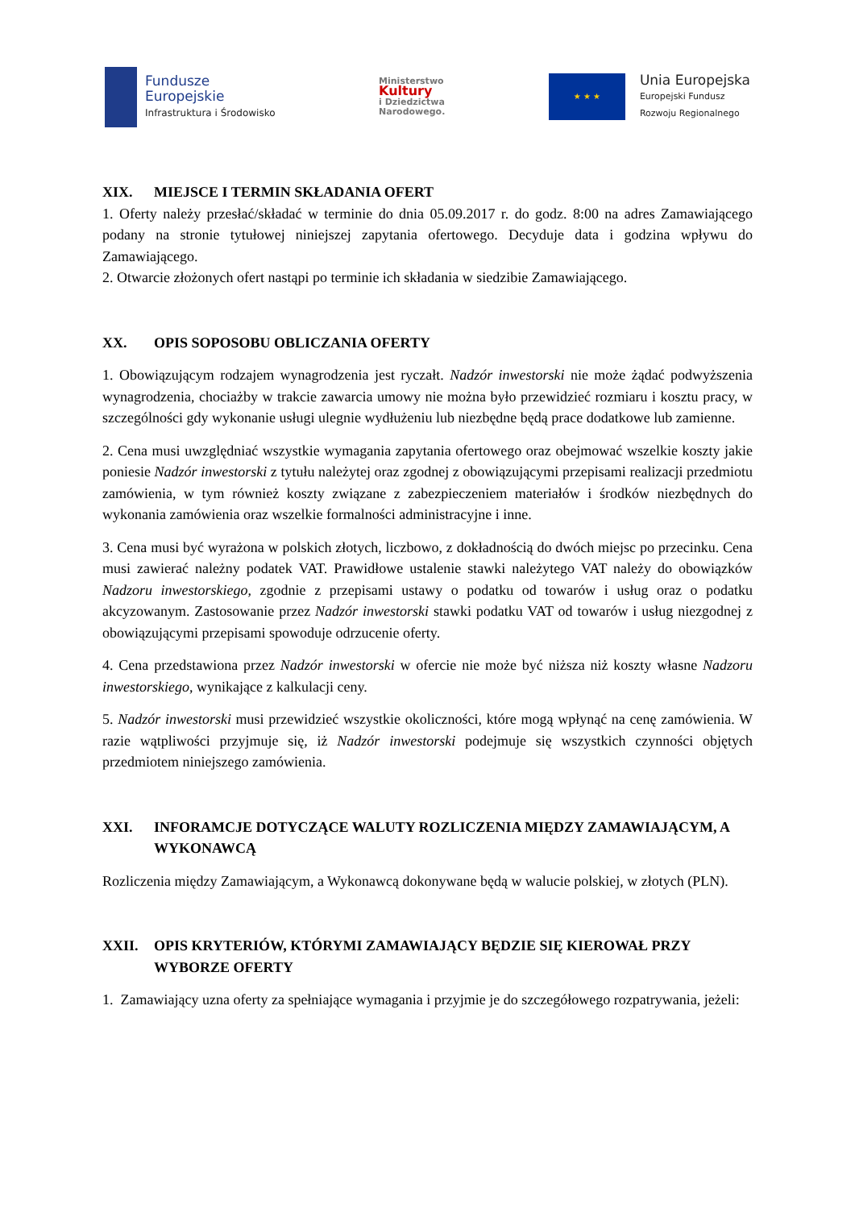Fundusze
Europejskie
Infrastruktura i Środowisko
Ministerstwo
Kultury
i Dziedzictwa
Narodowego.
★ ★ ★
Unia Europejska
Europejski Fundusz
Rozwoju Regionalnego
XIX. MIEJSCE I TERMIN SKŁADANIA OFERT
1. Oferty należy przesłać/składać w terminie do dnia 05.09.2017 r. do godz. 8:00 na adres Zamawiającego podany na stronie tytułowej niniejszej zapytania ofertowego. Decyduje data i godzina wpływu do Zamawiającego.
2. Otwarcie złożonych ofert nastąpi po terminie ich składania w siedzibie Zamawiającego.
XX. OPIS SOPOSOBU OBLICZANIA OFERTY
1. Obowiązującym rodzajem wynagrodzenia jest ryczałt. Nadzór inwestorski nie może żądać podwyższenia wynagrodzenia, chociażby w trakcie zawarcia umowy nie można było przewidzieć rozmiaru i kosztu pracy, w szczególności gdy wykonanie usługi ulegnie wydłużeniu lub niezbędne będą prace dodatkowe lub zamienne.
2. Cena musi uwzględniać wszystkie wymagania zapytania ofertowego oraz obejmować wszelkie koszty jakie poniesie Nadzór inwestorski z tytułu należytej oraz zgodnej z obowiązującymi przepisami realizacji przedmiotu zamówienia, w tym również koszty związane z zabezpieczeniem materiałów i środków niezbędnych do wykonania zamówienia oraz wszelkie formalności administracyjne i inne.
3. Cena musi być wyrażona w polskich złotych, liczbowo, z dokładnością do dwóch miejsc po przecinku. Cena musi zawierać należny podatek VAT. Prawidłowe ustalenie stawki należytego VAT należy do obowiązków Nadzoru inwestorskiego, zgodnie z przepisami ustawy o podatku od towarów i usług oraz o podatku akcyzowanym. Zastosowanie przez Nadzór inwestorski stawki podatku VAT od towarów i usług niezgodnej z obowiązującymi przepisami spowoduje odrzucenie oferty.
4. Cena przedstawiona przez Nadzór inwestorski w ofercie nie może być niższa niż koszty własne Nadzoru inwestorskiego, wynikające z kalkulacji ceny.
5. Nadzór inwestorski musi przewidzieć wszystkie okoliczności, które mogą wpłynąć na cenę zamówienia. W razie wątpliwości przyjmuje się, iż Nadzór inwestorski podejmuje się wszystkich czynności objętych przedmiotem niniejszego zamówienia.
XXI. INFORAMCJE DOTYCZĄCE WALUTY ROZLICZENIA MIĘDZY ZAMAWIAJĄCYM, A WYKONAWCĄ
Rozliczenia między Zamawiającym, a Wykonawcą dokonywane będą w walucie polskiej, w złotych (PLN).
XXII. OPIS KRYTERIÓW, KTÓRYMI ZAMAWIAJĄCY BĘDZIE SIĘ KIEROWAŁ PRZY WYBORZE OFERTY
1. Zamawiający uzna oferty za spełniające wymagania i przyjmie je do szczegółowego rozpatrywania, jeżeli: